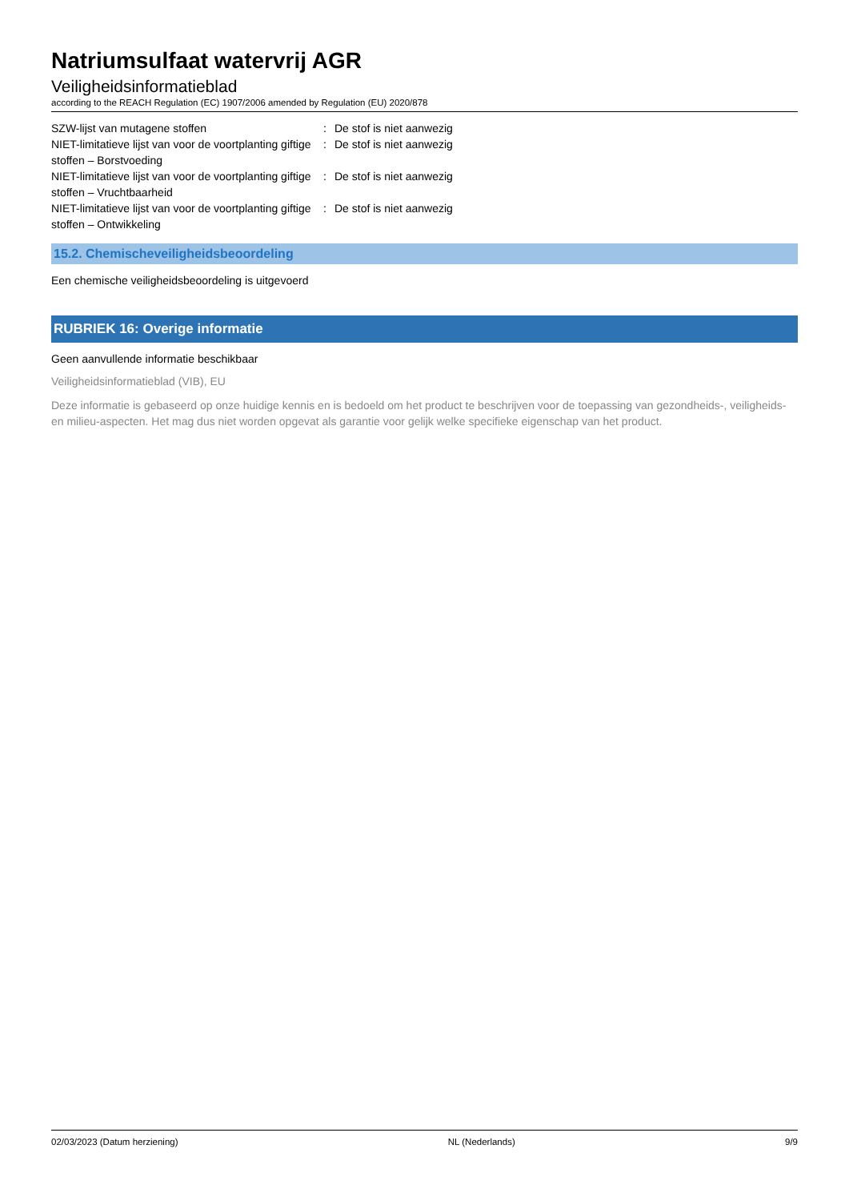Natriumsulfaat watervrij AGR
Veiligheidsinformatieblad
according to the REACH Regulation (EC) 1907/2006 amended by Regulation (EU) 2020/878
| SZW-lijst van mutagene stoffen | : | De stof is niet aanwezig |
| NIET-limitatieve lijst van voor de voortplanting giftige stoffen – Borstvoeding | : | De stof is niet aanwezig |
| NIET-limitatieve lijst van voor de voortplanting giftige stoffen – Vruchtbaarheid | : | De stof is niet aanwezig |
| NIET-limitatieve lijst van voor de voortplanting giftige stoffen – Ontwikkeling | : | De stof is niet aanwezig |
15.2. Chemischeveiligheidsbeoordeling
Een chemische veiligheidsbeoordeling is uitgevoerd
RUBRIEK 16: Overige informatie
Geen aanvullende informatie beschikbaar
Veiligheidsinformatieblad (VIB), EU
Deze informatie is gebaseerd op onze huidige kennis en is bedoeld om het product te beschrijven voor de toepassing van gezondheids-, veiligheids-en milieu-aspecten. Het mag dus niet worden opgevat als garantie voor gelijk welke specifieke eigenschap van het product.
02/03/2023 (Datum herziening) NL (Nederlands) 9/9